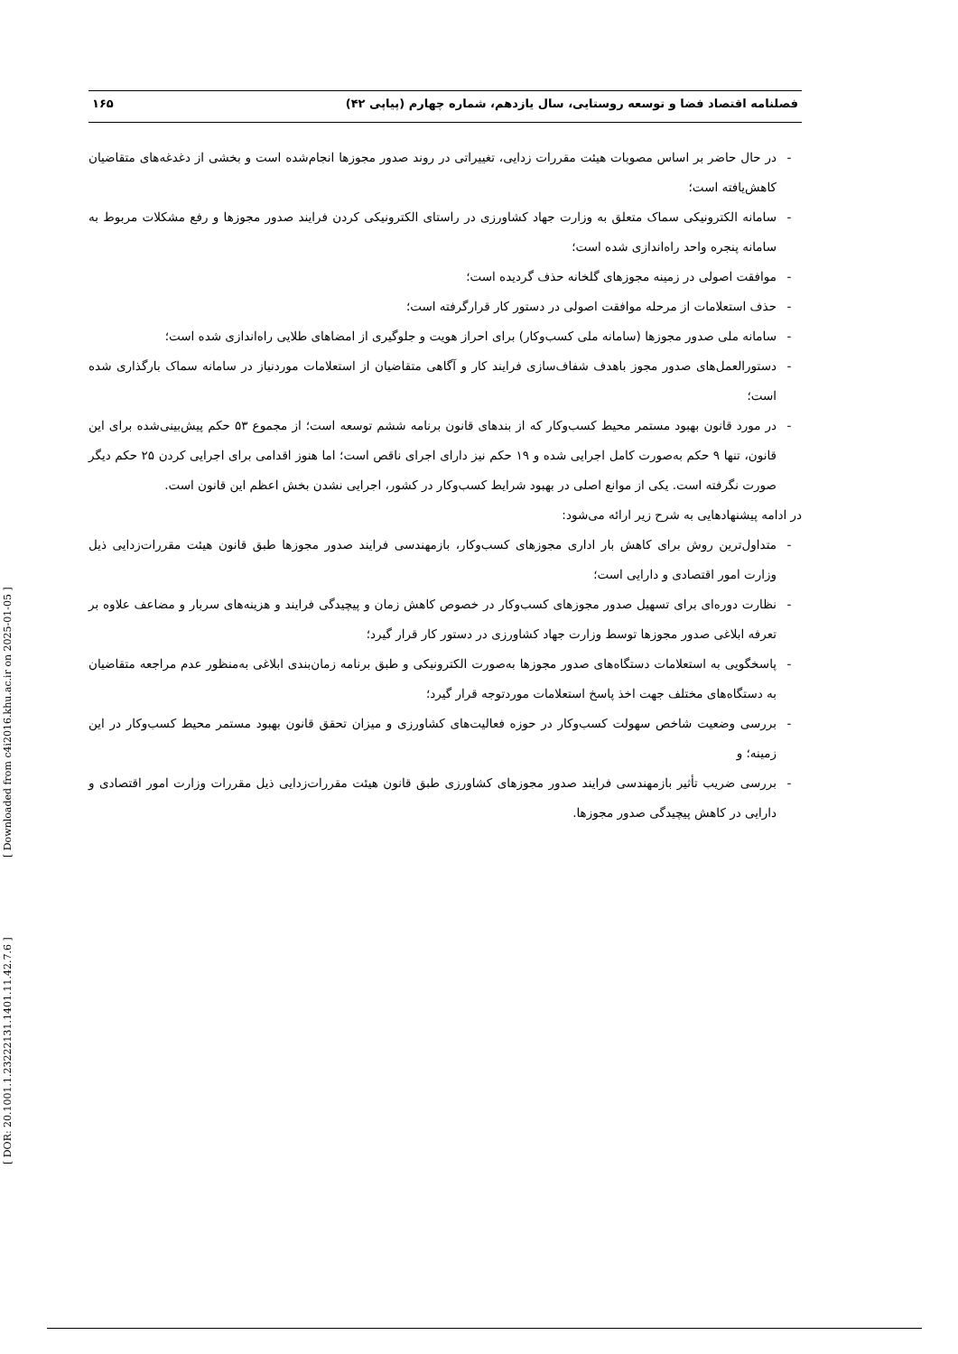فصلنامه اقتصاد فضا و توسعه روستایی، سال یازدهم، شماره چهارم (پیاپی ۴۲) ۱۶۵
- در حال حاضر بر اساس مصوبات هیئت مقررات زدایی، تغییراتی در روند صدور مجوزها انجام‌شده است و بخشی از دغدغه‌های متقاضیان کاهش‌یافته است؛
- سامانه الکترونیکی سماک متعلق به وزارت جهاد کشاورزی در راستای الکترونیکی کردن فرایند صدور مجوزها و رفع مشکلات مربوط به سامانه پنجره واحد راه‌اندازی شده است؛
- موافقت اصولی در زمینه مجوزهای گلخانه حذف گردیده است؛
- حذف استعلامات از مرحله موافقت اصولی در دستور کار قرارگرفته است؛
- سامانه ملی صدور مجوزها (سامانه ملی کسب‌وکار) برای احراز هویت و جلوگیری از امضاهای طلایی راه‌اندازی شده است؛
- دستورالعمل‌های صدور مجوز باهدف شفاف‌سازی فرایند کار و آگاهی متقاضیان از استعلامات موردنیاز در سامانه سماک بارگذاری شده است؛
- در مورد قانون بهبود مستمر محیط کسب‌وکار که از بندهای قانون برنامه ششم توسعه است؛ از مجموع ۵۳ حکم پیش‌بینی‌شده برای این قانون، تنها ۹ حکم به‌صورت کامل اجرایی شده و ۱۹ حکم نیز دارای اجرای ناقص است؛ اما هنوز اقدامی برای اجرایی کردن ۲۵ حکم دیگر صورت نگرفته است. یکی از موانع اصلی در بهبود شرایط کسب‌وکار در کشور، اجرایی نشدن بخش اعظم این قانون است.
در ادامه پیشنهادهایی به شرح زیر ارائه می‌شود:
- متداول‌ترین روش برای کاهش بار اداری مجوزهای کسب‌وکار، بازمهندسی فرایند صدور مجوزها طبق قانون هیئت مقررات‌زدایی ذیل وزارت امور اقتصادی و دارایی است؛
- نظارت دوره‌ای برای تسهیل صدور مجوزهای کسب‌وکار در خصوص کاهش زمان و پیچیدگی فرایند و هزینه‌های سربار و مضاعف علاوه بر تعرفه ابلاغی صدور مجوزها توسط وزارت جهاد کشاورزی در دستور کار قرار گیرد؛
- پاسخگویی به استعلامات دستگاه‌های صدور مجوزها به‌صورت الکترونیکی و طبق برنامه زمان‌بندی ابلاغی به‌منظور عدم مراجعه متقاضیان به دستگاه‌های مختلف جهت اخذ پاسخ استعلامات موردتوجه قرار گیرد؛
- بررسی وضعیت شاخص سهولت کسب‌وکار در حوزه فعالیت‌های کشاورزی و میزان تحقق قانون بهبود مستمر محیط کسب‌وکار در این زمینه؛ و
- بررسی ضریب تأثیر بازمهندسی فرایند صدور مجوزهای کشاورزی طبق قانون هیئت مقررات‌زدایی ذیل مقررات وزارت امور اقتصادی و دارایی در کاهش پیچیدگی صدور مجوزها.
[ DOR: 20.1001.1.23222131.1401.11.42.7.6 ] [ Downloaded from c4i2016.khu.ac.ir on 2025-01-05 ]